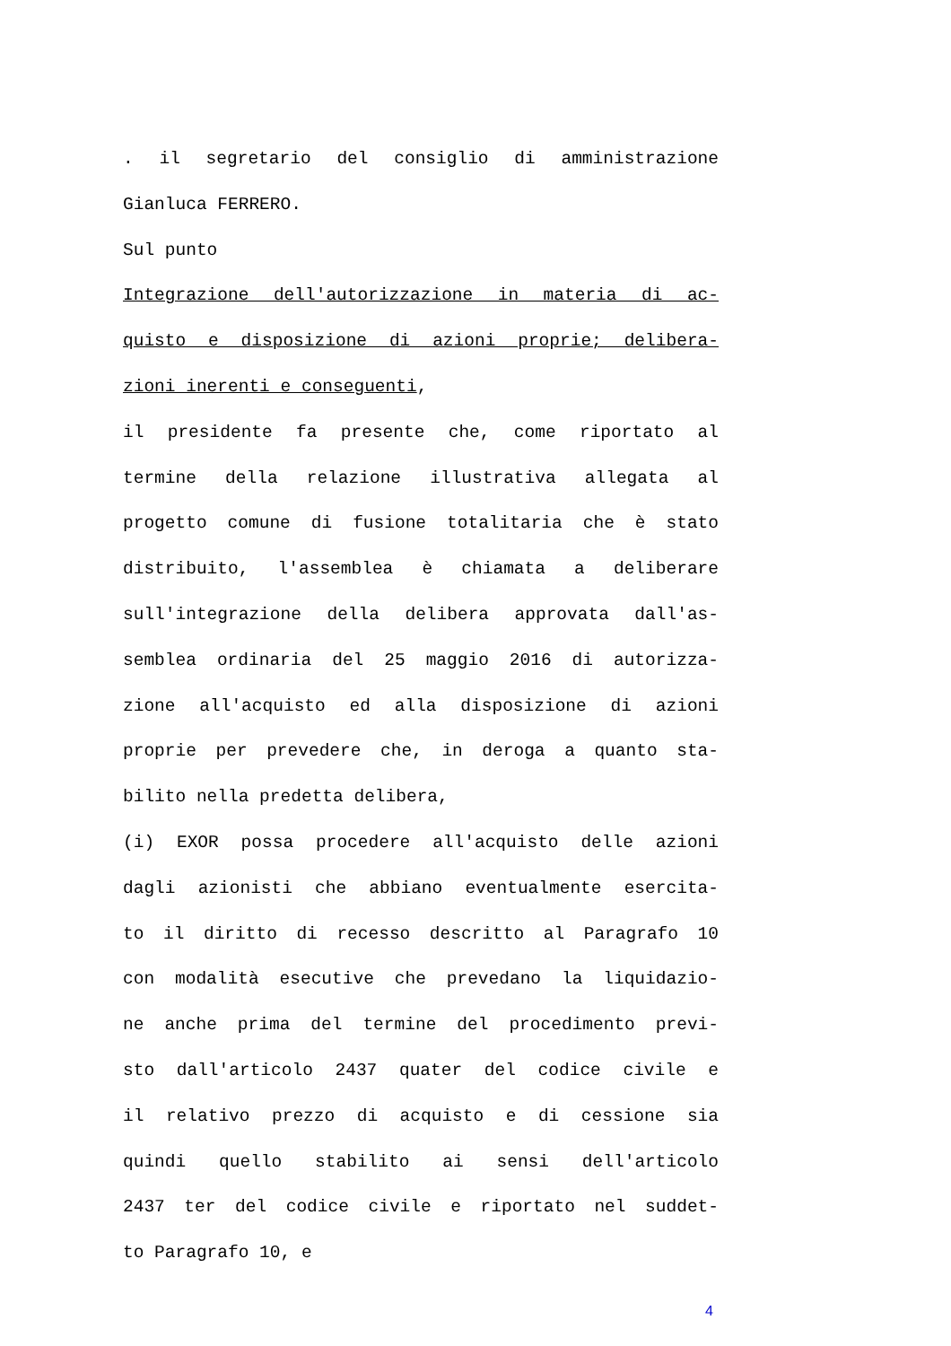. il segretario del consiglio di amministrazione
Gianluca FERRERO.
Sul punto
Integrazione dell'autorizzazione in materia di ac-
quisto e disposizione di azioni proprie; delibera-
zioni inerenti e conseguenti,
il presidente fa presente che, come riportato al
termine della relazione illustrativa allegata al
progetto comune di fusione totalitaria che è stato
distribuito, l'assemblea è chiamata a deliberare
sull'integrazione della delibera approvata dall'as-
semblea ordinaria del 25 maggio 2016 di autorizza-
zione all'acquisto ed alla disposizione di azioni
proprie per prevedere che, in deroga a quanto sta-
bilito nella predetta delibera,
(i) EXOR possa procedere all'acquisto delle azioni
dagli azionisti che abbiano eventualmente esercita-
to il diritto di recesso descritto al Paragrafo 10
con modalità esecutive che prevedano la liquidazio-
ne anche prima del termine del procedimento previ-
sto dall'articolo 2437 quater del codice civile e
il relativo prezzo di acquisto e di cessione sia
quindi quello stabilito ai sensi dell'articolo
2437 ter del codice civile e riportato nel suddet-
to Paragrafo 10, e
4